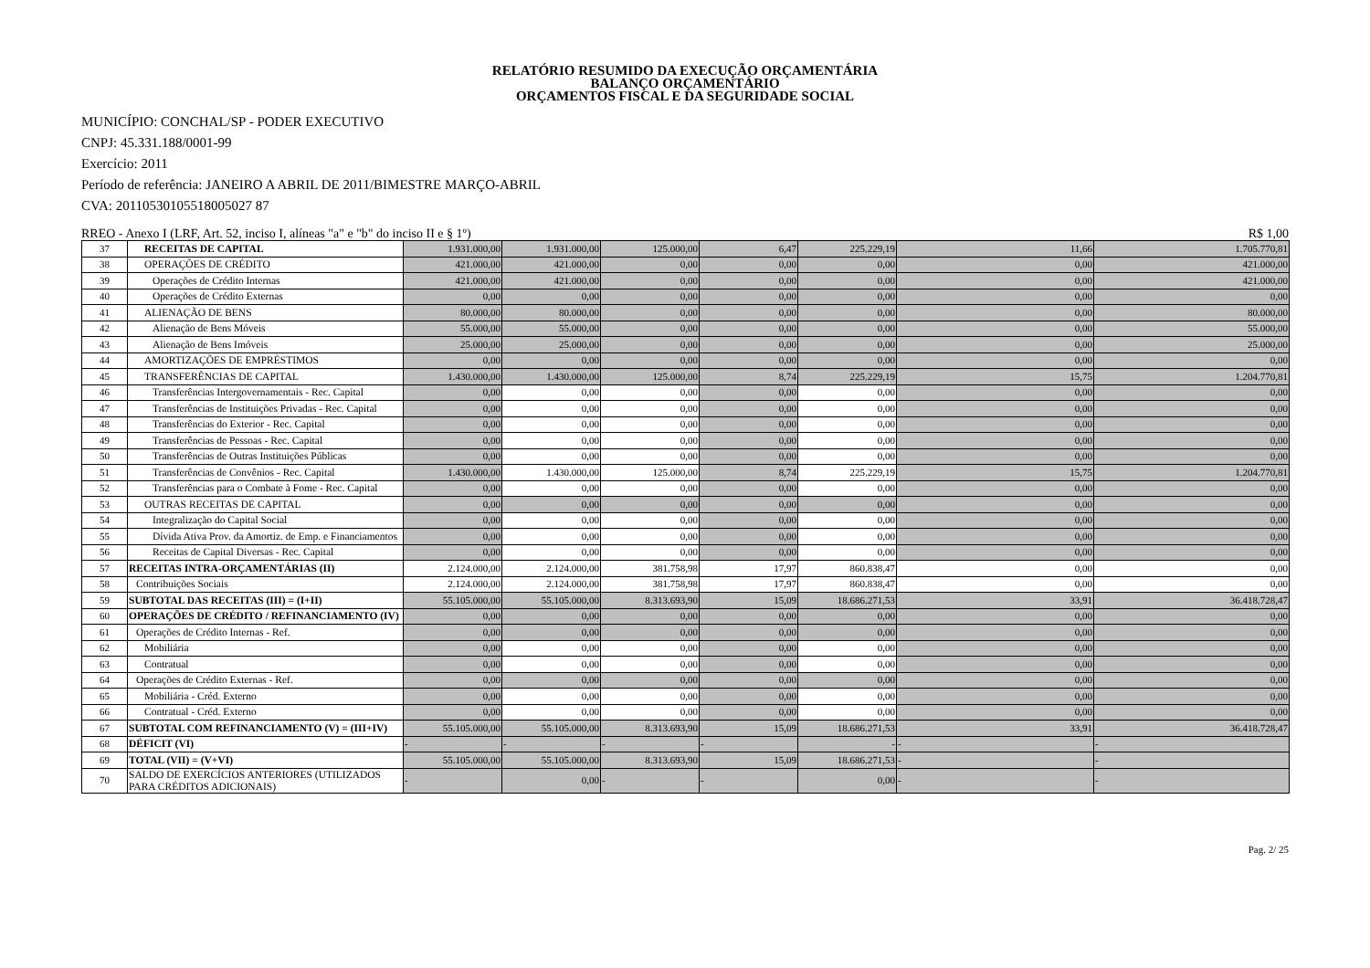RELATÓRIO RESUMIDO DA EXECUÇÃO ORÇAMENTÁRIA
BALANÇO ORÇAMENTÁRIO
ORÇAMENTOS FISCAL E DA SEGURIDADE SOCIAL
MUNICÍPIO: CONCHAL/SP - PODER EXECUTIVO
CNPJ: 45.331.188/0001-99
Exercício: 2011
Período de referência: JANEIRO A ABRIL DE 2011/BIMESTRE MARÇO-ABRIL
CVA: 20110530105518005027 87
RREO - Anexo I (LRF, Art. 52, inciso I, alíneas "a" e "b" do inciso II e § 1º) R$ 1,00
| 37 | RECEITAS DE CAPITAL | 1.931.000,00 | 1.931.000,00 | 125.000,00 | 6,47 | 225.229,19 | 11,66 | 1.705.770,81 |
| 38 | OPERAÇÕES DE CRÉDITO | 421.000,00 | 421.000,00 | 0,00 | 0,00 | 0,00 | 0,00 | 421.000,00 |
| 39 | Operações de Crédito Internas | 421.000,00 | 421.000,00 | 0,00 | 0,00 | 0,00 | 0,00 | 421.000,00 |
| 40 | Operações de Crédito Externas | 0,00 | 0,00 | 0,00 | 0,00 | 0,00 | 0,00 | 0,00 |
| 41 | ALIENAÇÃO DE BENS | 80.000,00 | 80.000,00 | 0,00 | 0,00 | 0,00 | 0,00 | 80.000,00 |
| 42 | Alienação de Bens Móveis | 55.000,00 | 55.000,00 | 0,00 | 0,00 | 0,00 | 0,00 | 55.000,00 |
| 43 | Alienação de Bens Imóveis | 25.000,00 | 25.000,00 | 0,00 | 0,00 | 0,00 | 0,00 | 25.000,00 |
| 44 | AMORTIZAÇÕES DE EMPRÉSTIMOS | 0,00 | 0,00 | 0,00 | 0,00 | 0,00 | 0,00 | 0,00 |
| 45 | TRANSFERÊNCIAS DE CAPITAL | 1.430.000,00 | 1.430.000,00 | 125.000,00 | 8,74 | 225.229,19 | 15,75 | 1.204.770,81 |
| 46 | Transferências Intergovernamentais - Rec. Capital | 0,00 | 0,00 | 0,00 | 0,00 | 0,00 | 0,00 | 0,00 |
| 47 | Transferências de Instituições Privadas - Rec. Capital | 0,00 | 0,00 | 0,00 | 0,00 | 0,00 | 0,00 | 0,00 |
| 48 | Transferências do Exterior - Rec. Capital | 0,00 | 0,00 | 0,00 | 0,00 | 0,00 | 0,00 | 0,00 |
| 49 | Transferências de Pessoas - Rec. Capital | 0,00 | 0,00 | 0,00 | 0,00 | 0,00 | 0,00 | 0,00 |
| 50 | Transferências de Outras Instituições Públicas | 0,00 | 0,00 | 0,00 | 0,00 | 0,00 | 0,00 | 0,00 |
| 51 | Transferências de Convênios - Rec. Capital | 1.430.000,00 | 1.430.000,00 | 125.000,00 | 8,74 | 225.229,19 | 15,75 | 1.204.770,81 |
| 52 | Transferências para o Combate à Fome - Rec. Capital | 0,00 | 0,00 | 0,00 | 0,00 | 0,00 | 0,00 | 0,00 |
| 53 | OUTRAS RECEITAS DE CAPITAL | 0,00 | 0,00 | 0,00 | 0,00 | 0,00 | 0,00 | 0,00 |
| 54 | Integralização do Capital Social | 0,00 | 0,00 | 0,00 | 0,00 | 0,00 | 0,00 | 0,00 |
| 55 | Dívida Ativa Prov. da Amortiz. de Emp. e Financiamentos | 0,00 | 0,00 | 0,00 | 0,00 | 0,00 | 0,00 | 0,00 |
| 56 | Receitas de Capital Diversas - Rec. Capital | 0,00 | 0,00 | 0,00 | 0,00 | 0,00 | 0,00 | 0,00 |
| 57 | RECEITAS INTRA-ORÇAMENTÁRIAS (II) | 2.124.000,00 | 2.124.000,00 | 381.758,98 | 17,97 | 860.838,47 | 0,00 | 0,00 |
| 58 | Contribuições Sociais | 2.124.000,00 | 2.124.000,00 | 381.758,98 | 17,97 | 860.838,47 | 0,00 | 0,00 |
| 59 | SUBTOTAL DAS RECEITAS (III) = (I+II) | 55.105.000,00 | 55.105.000,00 | 8.313.693,90 | 15,09 | 18.686.271,53 | 33,91 | 36.418.728,47 |
| 60 | OPERAÇÕES DE CRÉDITO / REFINANCIAMENTO (IV) | 0,00 | 0,00 | 0,00 | 0,00 | 0,00 | 0,00 | 0,00 |
| 61 | Operações de Crédito Internas - Ref. | 0,00 | 0,00 | 0,00 | 0,00 | 0,00 | 0,00 | 0,00 |
| 62 | Mobiliária | 0,00 | 0,00 | 0,00 | 0,00 | 0,00 | 0,00 | 0,00 |
| 63 | Contratual | 0,00 | 0,00 | 0,00 | 0,00 | 0,00 | 0,00 | 0,00 |
| 64 | Operações de Crédito Externas - Ref. | 0,00 | 0,00 | 0,00 | 0,00 | 0,00 | 0,00 | 0,00 |
| 65 | Mobiliária - Créd. Externo | 0,00 | 0,00 | 0,00 | 0,00 | 0,00 | 0,00 | 0,00 |
| 66 | Contratual - Créd. Externo | 0,00 | 0,00 | 0,00 | 0,00 | 0,00 | 0,00 | 0,00 |
| 67 | SUBTOTAL COM REFINANCIAMENTO (V) = (III+IV) | 55.105.000,00 | 55.105.000,00 | 8.313.693,90 | 15,09 | 18.686.271,53 | 33,91 | 36.418.728,47 |
| 68 | DÉFICIT (VI) | - | - | - | - | - | - | - |
| 69 | TOTAL (VII) = (V+VI) | 55.105.000,00 | 55.105.000,00 | 8.313.693,90 | 15,09 | 18.686.271,53 | - | - |
| 70 | SALDO DE EXERCÍCIOS ANTERIORES (UTILIZADOS PARA CRÉDITOS ADICIONAIS) | - | 0,00 | - | - | 0,00 | - | - |
Pag. 2/ 25